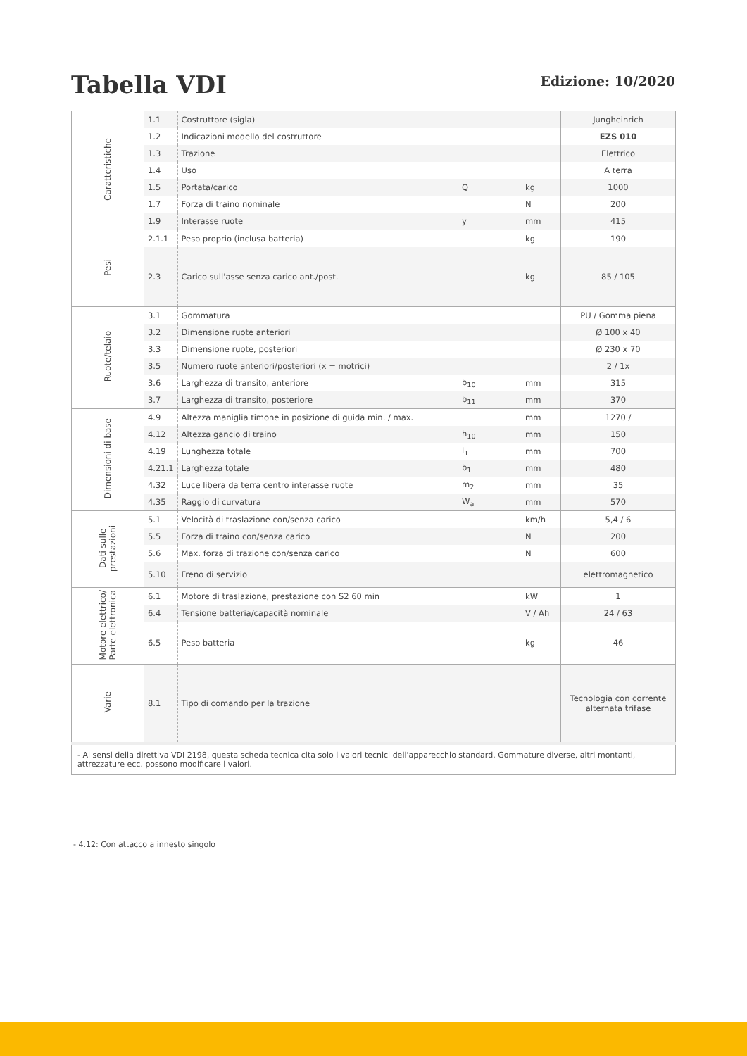Tabella VDI
Edizione: 10/2020
| Caratteristiche | 1.1 | Costruttore (sigla) | | | Jungheinrich |
| | 1.2 | Indicazioni modello del costruttore | | | EZS 010 |
| | 1.3 | Trazione | | | Elettrico |
| | 1.4 | Uso | | | A terra |
| | 1.5 | Portata/carico | Q | kg | 1000 |
| | 1.7 | Forza di traino nominale | | N | 200 |
| | 1.9 | Interasse ruote | y | mm | 415 |
| Pesi | 2.1.1 | Peso proprio (inclusa batteria) | | kg | 190 |
| | 2.3 | Carico sull'asse senza carico ant./post. | | kg | 85 / 105 |
| Ruote/telaio | 3.1 | Gommatura | | | PU / Gomma piena |
| | 3.2 | Dimensione ruote anteriori | | | Ø 100 x 40 |
| | 3.3 | Dimensione ruote, posteriori | | | Ø 230 x 70 |
| | 3.5 | Numero ruote anteriori/posteriori (x = motrici) | | | 2 / 1x |
| | 3.6 | Larghezza di transito, anteriore | b<sub>10</sub> | mm | 315 |
| | 3.7 | Larghezza di transito, posteriore | b<sub>11</sub> | mm | 370 |
| Dimensioni di base | 4.9 | Altezza maniglia timone in posizione di guida min. / max. | | mm | 1270 / |
| | 4.12 | Altezza gancio di traino | h<sub>10</sub> | mm | 150 |
| | 4.19 | Lunghezza totale | l<sub>1</sub> | mm | 700 |
| | 4.21.1 | Larghezza totale | b<sub>1</sub> | mm | 480 |
| | 4.32 | Luce libera da terra centro interasse ruote | m<sub>2</sub> | mm | 35 |
| | 4.35 | Raggio di curvatura | W<sub>a</sub> | mm | 570 |
| Dati sulle prestazioni | 5.1 | Velocità di traslazione con/senza carico | | km/h | 5,4 / 6 |
| | 5.5 | Forza di traino con/senza carico | | N | 200 |
| | 5.6 | Max. forza di trazione con/senza carico | | N | 600 |
| | 5.10 | Freno di servizio | | | elettromagnetico |
| Motore elettrico/ Parte elettronica | 6.1 | Motore di traslazione, prestazione con S2 60 min | | kW | 1 |
| | 6.4 | Tensione batteria/capacità nominale | | V / Ah | 24 / 63 |
| | 6.5 | Peso batteria | | kg | 46 |
| Varie | 8.1 | Tipo di comando per la trazione | | | Tecnologia con corrente alternata trifase |
| - Ai sensi della direttiva VDI 2198, questa scheda tecnica cita solo i valori tecnici dell'apparecchio standard. Gommature diverse, altri montanti, attrezzature ecc. possono modificare i valori. | | | | | |
- 4.12: Con attacco a innesto singolo